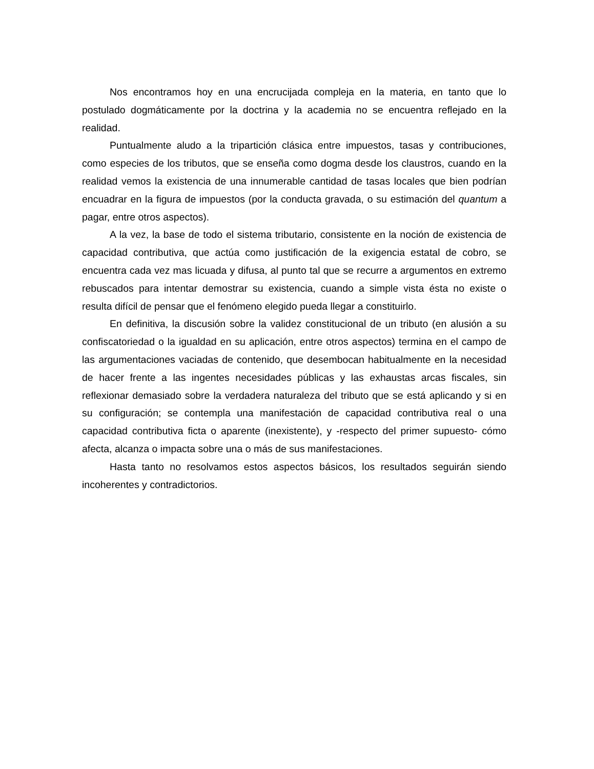Nos encontramos hoy en una encrucijada compleja en la materia, en tanto que lo postulado dogmáticamente por la doctrina y la academia no se encuentra reflejado en la realidad.
Puntualmente aludo a la tripartición clásica entre impuestos, tasas y contribuciones, como especies de los tributos, que se enseña como dogma desde los claustros, cuando en la realidad vemos la existencia de una innumerable cantidad de tasas locales que bien podrían encuadrar en la figura de impuestos (por la conducta gravada, o su estimación del quantum a pagar, entre otros aspectos).
A la vez, la base de todo el sistema tributario, consistente en la noción de existencia de capacidad contributiva, que actúa como justificación de la exigencia estatal de cobro, se encuentra cada vez mas licuada y difusa, al punto tal que se recurre a argumentos en extremo rebuscados para intentar demostrar su existencia, cuando a simple vista ésta no existe o resulta difícil de pensar que el fenómeno elegido pueda llegar a constituirlo.
En definitiva, la discusión sobre la validez constitucional de un tributo (en alusión a su confiscatoriedad o la igualdad en su aplicación, entre otros aspectos) termina en el campo de las argumentaciones vaciadas de contenido, que desembocan habitualmente en la necesidad de hacer frente a las ingentes necesidades públicas y las exhaustas arcas fiscales, sin reflexionar demasiado sobre la verdadera naturaleza del tributo que se está aplicando y si en su configuración; se contempla una manifestación de capacidad contributiva real o una capacidad contributiva ficta o aparente (inexistente), y -respecto del primer supuesto- cómo afecta, alcanza o impacta sobre una o más de sus manifestaciones.
Hasta tanto no resolvamos estos aspectos básicos, los resultados seguirán siendo incoherentes y contradictorios.